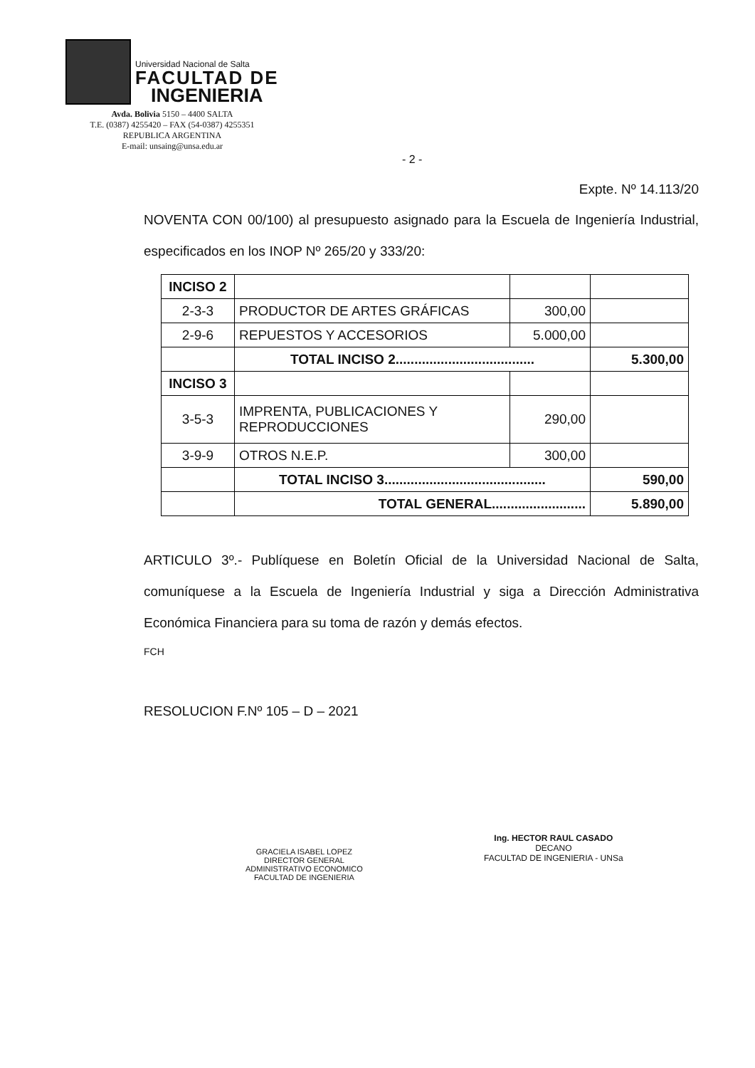Universidad Nacional de Salta
FACULTAD DE
INGENIERIA
Avda. Bolivia 5150 – 4400 SALTA
T.E. (0387) 4255420 – FAX (54-0387) 4255351
REPUBLICA ARGENTINA
E-mail: unsaing@unsa.edu.ar
- 2 -
Expte. Nº 14.113/20
NOVENTA CON 00/100) al presupuesto asignado para la Escuela de Ingeniería Industrial, especificados en los INOP Nº 265/20 y 333/20:
| INCISO 2 | | | |
| 2-3-3 | PRODUCTOR DE ARTES GRÁFICAS | 300,00 | |
| 2-9-6 | REPUESTOS Y ACCESORIOS | 5.000,00 | |
| | TOTAL INCISO 2..................................... | | 5.300,00 |
| INCISO 3 | | | |
| 3-5-3 | IMPRENTA, PUBLICACIONES Y REPRODUCCIONES | 290,00 | |
| 3-9-9 | OTROS N.E.P. | 300,00 | |
| | TOTAL INCISO 3........................................... | | 590,00 |
| | TOTAL GENERAL......................... | | 5.890,00 |
ARTICULO 3º.- Publíquese en Boletín Oficial de la Universidad Nacional de Salta, comuníquese a la Escuela de Ingeniería Industrial y siga a Dirección Administrativa Económica Financiera para su toma de razón y demás efectos.
FCH
RESOLUCION F.Nº 105 – D – 2021
GRACIELA ISABEL LOPEZ
DIRECTOR GENERAL
ADMINISTRATIVO ECONOMICO
FACULTAD DE INGENIERIA
Ing. HECTOR RAUL CASADO
DECANO
FACULTAD DE INGENIERIA - UNSa